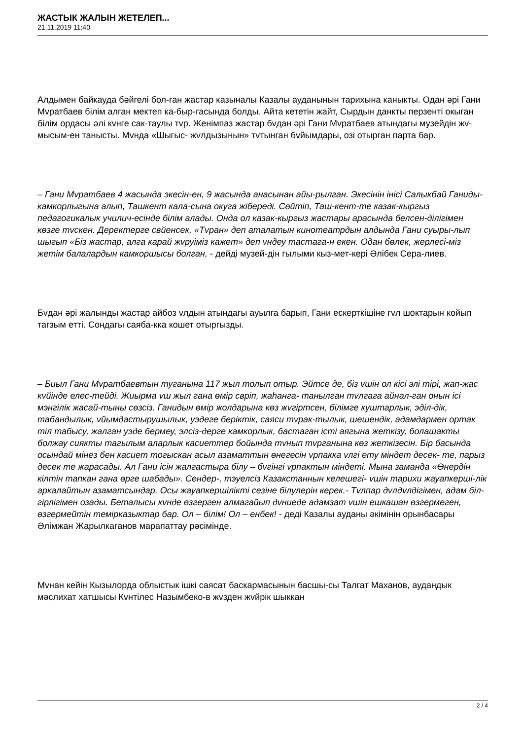ЖАСТЫК ЖАЛЫН ЖЕТЕЛЕП...
21.11.2019 11:40
Алдымен байкауда бәйгелі бол-ган жастар казыналы Казалы ауданынын тарихына каныкты. Одан әрі Гани Мvратбаев білім алган мектеп ка-быр-гасында болды. Айта кететін жайт, Сырдын данкты перзенті окыган білім ордасы әлі кvнге сак-таулы тvр. Женімпаз жастар бvдан әрі Гани Мvратбаев атындагы музейдін жv-мысым-ен танысты. Мvнда «Шыгыс- жvлдызынын» тvтынган бvйымдары, озі отырган парта бар.
– Гани Мvратбаев 4 жасында экесін-ен, 9 жасында анасынан айы-рылган. Экесінін інісі Салыкбай Ганиды- камкорлыгына алып, Ташкент кала-сына окуга жібереді. Сөйтіп, Таш-кент-те казак-кыргыз педагогикалык училич-есінде білім алады. Онда ол казак-кыргыз жастары арасында белсен-ділігімен көзге тvскен. Деректерге свйенсек, «Тvран» деп аталатын кинотеатрдын алдында Гани суыры-лып шыгып «Біз жастар, алга карай жvруіміз кажет» деп vндеу тастага-н екен. Одан бөлек, жерлесі-міз жетім балалардын камкоршысы болган, - дейді музей-дін гылыми кыз-мет-кері Әлібек Сера-лиев.
Бvдан әрі жалынды жастар айбоз vлдын атындагы ауылга барып, Гани ескерткішіне гvл шоктарын койып тагзым етті. Сондагы саяба-кка кошет отыргызды.
– Биыл Гани Мvратбаевтын туганына 117 жыл толып отыр. Эйтсе де, біз vшін ол кісі элі тірі, жап-жас кvйінде елес-тейді. Жиырма vш жыл гана өмір свріп, жаһанга- танылган тvлгага айнал-ган онын ісі мэнгілік жасай-тыны сөзсіз. Ганидын өмір жолдарына көз жvгіртсен, білімге куштарлык, эділ-дік, табандылык, vйымдастырушылык, уэдеге беріктік, саяси тvрак-тылык, шешендік, адамдармен ортак тіл табысу, жалган уэде бермеу, элсіз-дерге камкорлык, бастаган істі аягына жеткізу, болашакты болжау сиякты тагылым аларлык касиеттер бойында тvнып тvрганына көз жеткізесін. Бір басында осындай мінез бен касиет тогыскан асыл азаматтын өнегесін vрпакка vлгі ету міндет десек- те, парыз десек те жарасады. Ал Гани ісін жалгастыра білу – бvгінгі vрпактын міндеті. Мына заманда «Өнердін кілтін тапкан гана өрге шабады». Сендер-, тэуелсіз Казакстаннын келешегі- vшін тарихи жауапкерші-лік аркалайтын азаматсындар. Осы жауапкершілікті сезіне білулерін керек.- Тvлпар дvлдvлдігімен, адам біл-гірлігімен озады. Беталысы кvнде өзгерген алмагайып дvниеде адамзат vшін ешкашан өзгермеген, өзгермейтін темірказыктар бар. Ол – білім! Ол – енбек! - деді Казалы ауданы әкімінін орынбасары Әлімжан Жарылкаганов марапаттау рәсімінде.
Мvнан кейін Кызылорда облыстык ішкі саясат баскармасынын басшы-сы Талгат Маханов, аудандык мәслихат хатшысы Кvнтілес Назымбеко-в жvзден жvйрік шыккан
2 / 4